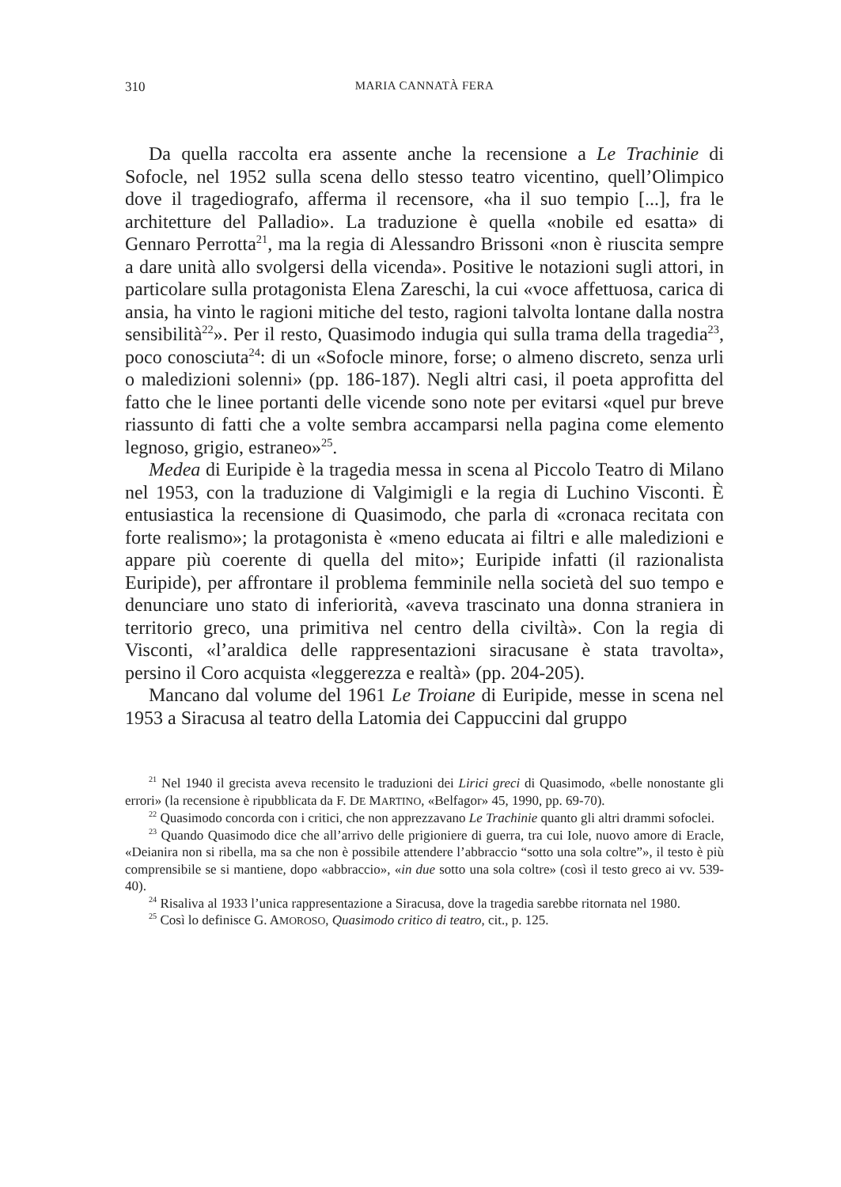310 MARIA CANNATÀ FERA
Da quella raccolta era assente anche la recensione a Le Trachinie di Sofocle, nel 1952 sulla scena dello stesso teatro vicentino, quell’Olimpico dove il tragediografo, afferma il recensore, «ha il suo tempio [...], fra le architetture del Palladio». La traduzione è quella «nobile ed esatta» di Gennaro Perrotta<sup>21</sup>, ma la regia di Alessandro Brissoni «non è riuscita sempre a dare unità allo svolgersi della vicenda». Positive le notazioni sugli attori, in particolare sulla protagonista Elena Zareschi, la cui «voce affettuosa, carica di ansia, ha vinto le ragioni mitiche del testo, ragioni talvolta lontane dalla nostra sensibilità<sup>22</sup>». Per il resto, Quasimodo indugia qui sulla trama della tragedia<sup>23</sup>, poco conosciuta<sup>24</sup>: di un «Sofocle minore, forse; o almeno discreto, senza urli o maledizioni solenni» (pp. 186-187). Negli altri casi, il poeta approfitta del fatto che le linee portanti delle vicende sono note per evitarsi «quel pur breve riassunto di fatti che a volte sembra accamparsi nella pagina come elemento legnoso, grigio, estraneo»<sup>25</sup>.
Medea di Euripide è la tragedia messa in scena al Piccolo Teatro di Milano nel 1953, con la traduzione di Valgimigli e la regia di Luchino Visconti. È entusiastica la recensione di Quasimodo, che parla di «cronaca recitata con forte realismo»; la protagonista è «meno educata ai filtri e alle maledizioni e appare più coerente di quella del mito»; Euripide infatti (il razionalista Euripide), per affrontare il problema femminile nella società del suo tempo e denunciare uno stato di inferiorità, «aveva trascinato una donna straniera in territorio greco, una primitiva nel centro della civiltà». Con la regia di Visconti, «l’araldica delle rappresentazioni siracusane è stata travolta», persino il Coro acquista «leggerezza e realtà» (pp. 204-205).
Mancano dal volume del 1961 Le Troiane di Euripide, messe in scena nel 1953 a Siracusa al teatro della Latomia dei Cappuccini dal gruppo
<sup>21</sup> Nel 1940 il grecista aveva recensito le traduzioni dei Lirici greci di Quasimodo, «belle nonostante gli errori» (la recensione è ripubblicata da F. DE MARTINO, «Belfagor» 45, 1990, pp. 69-70).
<sup>22</sup> Quasimodo concorda con i critici, che non apprezzavano Le Trachinie quanto gli altri drammi sofoclei.
<sup>23</sup> Quando Quasimodo dice che all’arrivo delle prigioniere di guerra, tra cui Iole, nuovo amore di Eracle, «Deianira non si ribella, ma sa che non è possibile attendere l’abbraccio “sotto una sola coltre”», il testo è più comprensibile se si mantiene, dopo «abbraccio», «in due sotto una sola coltre» (così il testo greco ai vv. 539-40).
<sup>24</sup> Risaliva al 1933 l’unica rappresentazione a Siracusa, dove la tragedia sarebbe ritornata nel 1980.
<sup>25</sup> Così lo definisce G. AMOROSO, Quasimodo critico di teatro, cit., p. 125.